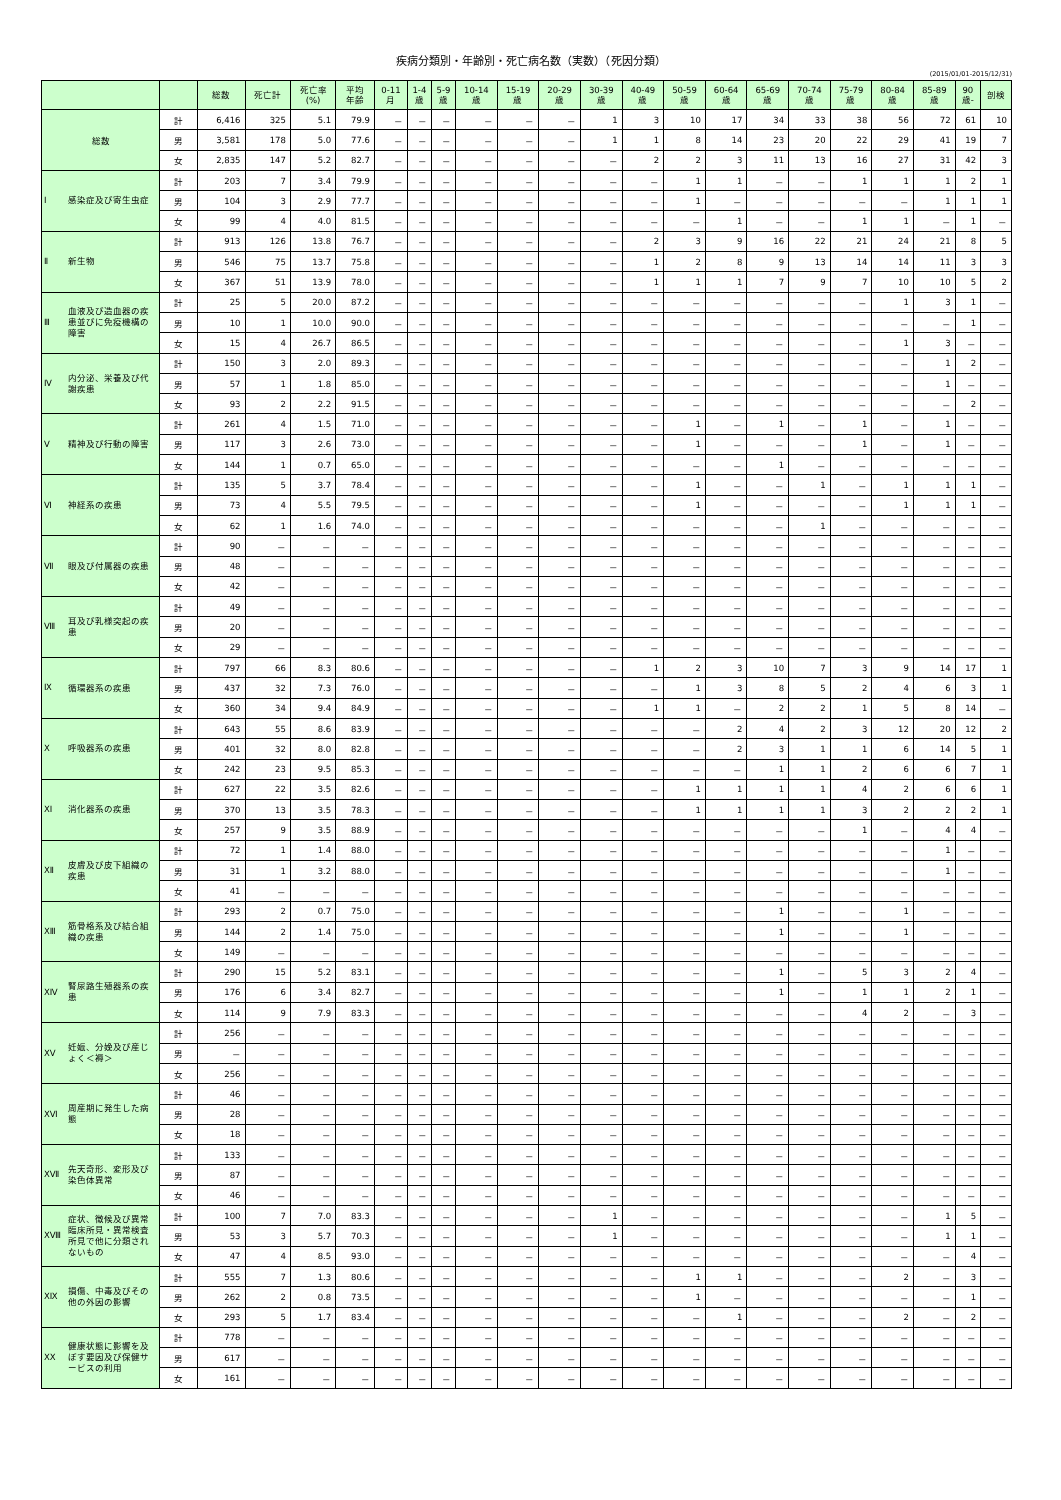疾病分類別・年齢別・死亡病名数（実数）（死因分類）
(2015/01/01-2015/12/31)
| | | 総数 | 死亡計 | 死亡率 (%) | 平均 年齢 | 0-11 月 | 1-4 歳 | 5-9 歳 | 10-14 歳 | 15-19 歳 | 20-29 歳 | 30-39 歳 | 40-49 歳 | 50-59 歳 | 60-64 歳 | 65-69 歳 | 70-74 歳 | 75-79 歳 | 80-84 歳 | 85-89 歳 | 90 歳- | 剖検 |
| --- | --- | --- | --- | --- | --- | --- | --- | --- | --- | --- | --- | --- | --- | --- | --- | --- | --- | --- | --- | --- | --- | --- |
| 総数 | 計 | 6,416 | 325 | 5.1 | 79.9 | － | － | － | － | － | － | 1 | 3 | 10 | 17 | 34 | 33 | 38 | 56 | 72 | 61 | 10 |
| | 男 | 3,581 | 178 | 5.0 | 77.6 | － | － | － | － | － | － | 1 | 1 | 8 | 14 | 23 | 20 | 22 | 29 | 41 | 19 | 7 |
| | 女 | 2,835 | 147 | 5.2 | 82.7 | － | － | － | － | － | － | － | 2 | 2 | 3 | 11 | 13 | 16 | 27 | 31 | 42 | 3 |
| Ⅰ 感染症及び寄生虫症 | 計 | 203 | 7 | 3.4 | 79.9 | － | － | － | － | － | － | － | － | 1 | 1 | － | － | 1 | 1 | 1 | 2 | 1 |
| | 男 | 104 | 3 | 2.9 | 77.7 | － | － | － | － | － | － | － | － | 1 | － | － | － | － | － | 1 | 1 | 1 |
| | 女 | 99 | 4 | 4.0 | 81.5 | － | － | － | － | － | － | － | － | － | 1 | － | － | 1 | 1 | － | 1 | － |
| Ⅱ 新生物 | 計 | 913 | 126 | 13.8 | 76.7 | － | － | － | － | － | － | － | 2 | 3 | 9 | 16 | 22 | 21 | 24 | 21 | 8 | 5 |
| | 男 | 546 | 75 | 13.7 | 75.8 | － | － | － | － | － | － | － | 1 | 2 | 8 | 9 | 13 | 14 | 14 | 11 | 3 | 3 |
| | 女 | 367 | 51 | 13.9 | 78.0 | － | － | － | － | － | － | － | 1 | 1 | 1 | 7 | 9 | 7 | 10 | 10 | 5 | 2 |
| Ⅲ 血液及び造血器の疾患並びに免疫機構の障害 | 計 | 25 | 5 | 20.0 | 87.2 | － | － | － | － | － | － | － | － | － | － | － | － | － | 1 | 3 | 1 | － |
| | 男 | 10 | 1 | 10.0 | 90.0 | － | － | － | － | － | － | － | － | － | － | － | － | － | － | － | 1 | － |
| | 女 | 15 | 4 | 26.7 | 86.5 | － | － | － | － | － | － | － | － | － | － | － | － | － | 1 | 3 | － | － |
| Ⅳ 内分泌、栄養及び代謝疾患 | 計 | 150 | 3 | 2.0 | 89.3 | － | － | － | － | － | － | － | － | － | － | － | － | － | － | 1 | 2 | － |
| | 男 | 57 | 1 | 1.8 | 85.0 | － | － | － | － | － | － | － | － | － | － | － | － | － | － | 1 | － | － |
| | 女 | 93 | 2 | 2.2 | 91.5 | － | － | － | － | － | － | － | － | － | － | － | － | － | － | － | 2 | － |
| Ⅴ 精神及び行動の障害 | 計 | 261 | 4 | 1.5 | 71.0 | － | － | － | － | － | － | － | － | 1 | － | 1 | － | 1 | － | 1 | － | － |
| | 男 | 117 | 3 | 2.6 | 73.0 | － | － | － | － | － | － | － | － | 1 | － | － | － | 1 | － | 1 | － | － |
| | 女 | 144 | 1 | 0.7 | 65.0 | － | － | － | － | － | － | － | － | － | － | 1 | － | － | － | － | － | － |
| Ⅵ 神経系の疾患 | 計 | 135 | 5 | 3.7 | 78.4 | － | － | － | － | － | － | － | － | 1 | － | － | 1 | － | 1 | 1 | 1 | － |
| | 男 | 73 | 4 | 5.5 | 79.5 | － | － | － | － | － | － | － | － | 1 | － | － | － | － | 1 | 1 | 1 | － |
| | 女 | 62 | 1 | 1.6 | 74.0 | － | － | － | － | － | － | － | － | － | － | － | 1 | － | － | － | － | － |
| Ⅶ 眼及び付属器の疾患 | 計 | 90 | － | － | － | － | － | － | － | － | － | － | － | － | － | － | － | － | － | － | － | － |
| | 男 | 48 | － | － | － | － | － | － | － | － | － | － | － | － | － | － | － | － | － | － | － | － |
| | 女 | 42 | － | － | － | － | － | － | － | － | － | － | － | － | － | － | － | － | － | － | － | － |
| Ⅷ 耳及び乳様突起の疾患 | 計 | 49 | － | － | － | － | － | － | － | － | － | － | － | － | － | － | － | － | － | － | － | － |
| | 男 | 20 | － | － | － | － | － | － | － | － | － | － | － | － | － | － | － | － | － | － | － | － |
| | 女 | 29 | － | － | － | － | － | － | － | － | － | － | － | － | － | － | － | － | － | － | － | － |
| Ⅸ 循環器系の疾患 | 計 | 797 | 66 | 8.3 | 80.6 | － | － | － | － | － | － | － | 1 | 2 | 3 | 10 | 7 | 3 | 9 | 14 | 17 | 1 |
| | 男 | 437 | 32 | 7.3 | 76.0 | － | － | － | － | － | － | － | － | 1 | 3 | 8 | 5 | 2 | 4 | 6 | 3 | 1 |
| | 女 | 360 | 34 | 9.4 | 84.9 | － | － | － | － | － | － | － | 1 | 1 | － | 2 | 2 | 1 | 5 | 8 | 14 | － |
| Ⅹ 呼吸器系の疾患 | 計 | 643 | 55 | 8.6 | 83.9 | － | － | － | － | － | － | － | － | － | 2 | 4 | 2 | 3 | 12 | 20 | 12 | 2 |
| | 男 | 401 | 32 | 8.0 | 82.8 | － | － | － | － | － | － | － | － | － | 2 | 3 | 1 | 1 | 6 | 14 | 5 | 1 |
| | 女 | 242 | 23 | 9.5 | 85.3 | － | － | － | － | － | － | － | － | － | － | 1 | 1 | 2 | 6 | 6 | 7 | 1 |
| ⅩⅠ 消化器系の疾患 | 計 | 627 | 22 | 3.5 | 82.6 | － | － | － | － | － | － | － | － | 1 | 1 | 1 | 1 | 4 | 2 | 6 | 6 | 1 |
| | 男 | 370 | 13 | 3.5 | 78.3 | － | － | － | － | － | － | － | － | 1 | 1 | 1 | 1 | 3 | 2 | 2 | 2 | 1 |
| | 女 | 257 | 9 | 3.5 | 88.9 | － | － | － | － | － | － | － | － | － | － | － | － | 1 | － | 4 | 4 | － |
| ⅩⅡ 皮膚及び皮下組織の疾患 | 計 | 72 | 1 | 1.4 | 88.0 | － | － | － | － | － | － | － | － | － | － | － | － | － | － | 1 | － | － |
| | 男 | 31 | 1 | 3.2 | 88.0 | － | － | － | － | － | － | － | － | － | － | － | － | － | － | 1 | － | － |
| | 女 | 41 | － | － | － | － | － | － | － | － | － | － | － | － | － | － | － | － | － | － | － | － |
| ⅩⅢ 筋骨格系及び結合組織の疾患 | 計 | 293 | 2 | 0.7 | 75.0 | － | － | － | － | － | － | － | － | － | － | 1 | － | － | 1 | － | － | － |
| | 男 | 144 | 2 | 1.4 | 75.0 | － | － | － | － | － | － | － | － | － | － | 1 | － | － | 1 | － | － | － |
| | 女 | 149 | － | － | － | － | － | － | － | － | － | － | － | － | － | － | － | － | － | － | － | － |
| ⅩⅣ 腎尿路生殖器系の疾患 | 計 | 290 | 15 | 5.2 | 83.1 | － | － | － | － | － | － | － | － | － | － | 1 | － | 5 | 3 | 2 | 4 | － |
| | 男 | 176 | 6 | 3.4 | 82.7 | － | － | － | － | － | － | － | － | － | － | 1 | － | 1 | 1 | 2 | 1 | － |
| | 女 | 114 | 9 | 7.9 | 83.3 | － | － | － | － | － | － | － | － | － | － | － | － | 4 | 2 | － | 3 | － |
| ⅩⅤ 妊娠、分娩及び産じょく＜褥＞ | 計 | 256 | － | － | － | － | － | － | － | － | － | － | － | － | － | － | － | － | － | － | － | － |
| | 男 | － | － | － | － | － | － | － | － | － | － | － | － | － | － | － | － | － | － | － | － | － |
| | 女 | 256 | － | － | － | － | － | － | － | － | － | － | － | － | － | － | － | － | － | － | － | － |
| ⅩⅥ 周産期に発生した病態 | 計 | 46 | － | － | － | － | － | － | － | － | － | － | － | － | － | － | － | － | － | － | － | － |
| | 男 | 28 | － | － | － | － | － | － | － | － | － | － | － | － | － | － | － | － | － | － | － | － |
| | 女 | 18 | － | － | － | － | － | － | － | － | － | － | － | － | － | － | － | － | － | － | － | － |
| ⅩⅦ 先天奇形、変形及び染色体異常 | 計 | 133 | － | － | － | － | － | － | － | － | － | － | － | － | － | － | － | － | － | － | － | － |
| | 男 | 87 | － | － | － | － | － | － | － | － | － | － | － | － | － | － | － | － | － | － | － | － |
| | 女 | 46 | － | － | － | － | － | － | － | － | － | － | － | － | － | － | － | － | － | － | － | － |
| ⅩⅧ 症状、徴候及び異常臨床所見・異常検査所見で他に分類されないもの | 計 | 100 | 7 | 7.0 | 83.3 | － | － | － | － | － | － | 1 | － | － | － | － | － | － | － | 1 | 5 | － |
| | 男 | 53 | 3 | 5.7 | 70.3 | － | － | － | － | － | － | 1 | － | － | － | － | － | － | － | 1 | 1 | － |
| | 女 | 47 | 4 | 8.5 | 93.0 | － | － | － | － | － | － | － | － | － | － | － | － | － | － | － | 4 | － |
| ⅩⅨ 損傷、中毒及びその他の外因の影響 | 計 | 555 | 7 | 1.3 | 80.6 | － | － | － | － | － | － | － | － | 1 | 1 | － | － | － | 2 | － | 3 | － |
| | 男 | 262 | 2 | 0.8 | 73.5 | － | － | － | － | － | － | － | － | 1 | － | － | － | － | － | － | 1 | － |
| | 女 | 293 | 5 | 1.7 | 83.4 | － | － | － | － | － | － | － | － | － | 1 | － | － | － | 2 | － | 2 | － |
| ⅩⅩ 健康状態に影響を及ぼす要因及び保健サービスの利用 | 計 | 778 | － | － | － | － | － | － | － | － | － | － | － | － | － | － | － | － | － | － | － | － |
| | 男 | 617 | － | － | － | － | － | － | － | － | － | － | － | － | － | － | － | － | － | － | － | － |
| | 女 | 161 | － | － | － | － | － | － | － | － | － | － | － | － | － | － | － | － | － | － | － | － |